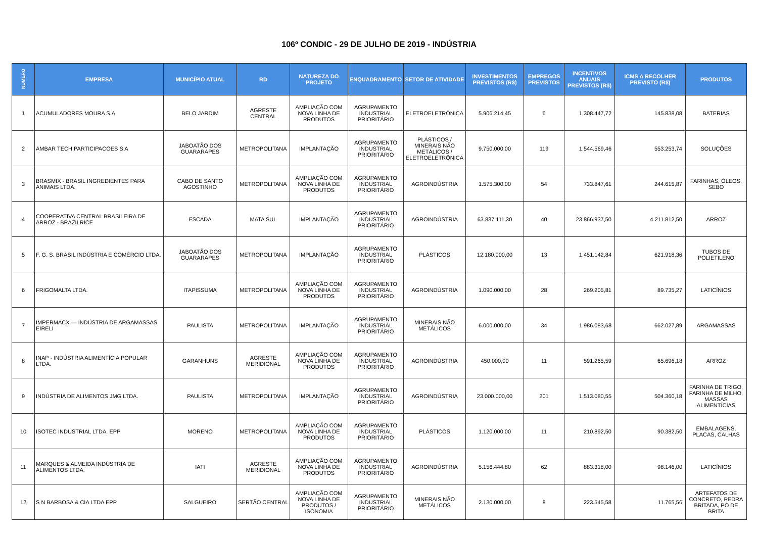106º CONDIC - 29 DE JULHO DE 2019 - INDÚSTRIA
| NÚMERO | EMPRESA | MUNICÍPIO ATUAL | RD | NATUREZA DO PROJETO | ENQUADRAMENTO | SETOR DE ATIVIDADE | INVESTIMENTOS PREVISTOS (R$) | EMPREGOS PREVISTOS | INCENTIVOS ANUAIS PREVISTOS (R$) | ICMS A RECOLHER PREVISTO (R$) | PRODUTOS |
| --- | --- | --- | --- | --- | --- | --- | --- | --- | --- | --- | --- |
| 1 | ACUMULADORES MOURA S.A. | BELO JARDIM | AGRESTE CENTRAL | AMPLIAÇÃO COM NOVA LINHA DE PRODUTOS | AGRUPAMENTO INDUSTRIAL PRIORITÁRIO | ELETROELETRÔNICA | 5.906.214,45 | 6 | 1.308.447,72 | 145.838,08 | BATERIAS |
| 2 | AMBAR TECH PARTICIPACOES S A | JABOATÃO DOS GUARARAPES | METROPOLITANA | IMPLANTAÇÃO | AGRUPAMENTO INDUSTRIAL PRIORITÁRIO | PLÁSTICOS / MINERAIS NÃO METÁLICOS / ELETROELETRÔNICA | 9.750.000,00 | 119 | 1.544.569,46 | 553.253,74 | SOLUÇÕES |
| 3 | BRASMIX - BRASIL INGREDIENTES PARA ANIMAIS LTDA. | CABO DE SANTO AGOSTINHO | METROPOLITANA | AMPLIAÇÃO COM NOVA LINHA DE PRODUTOS | AGRUPAMENTO INDUSTRIAL PRIORITÁRIO | AGROINDÚSTRIA | 1.575.300,00 | 54 | 733.847,61 | 244.615,87 | FARINHAS, ÓLEOS, SEBO |
| 4 | COOPERATIVA CENTRAL BRASILEIRA DE ARROZ - BRAZILRICE | ESCADA | MATA SUL | IMPLANTAÇÃO | AGRUPAMENTO INDUSTRIAL PRIORITÁRIO | AGROINDÚSTRIA | 63.837.111,30 | 40 | 23.866.937,50 | 4.211.812,50 | ARROZ |
| 5 | F. G. S. BRASIL INDÚSTRIA E COMÉRCIO LTDA. | JABOATÃO DOS GUARARAPES | METROPOLITANA | IMPLANTAÇÃO | AGRUPAMENTO INDUSTRIAL PRIORITÁRIO | PLÁSTICOS | 12.180.000,00 | 13 | 1.451.142,84 | 621.918,36 | TUBOS DE POLIETILENO |
| 6 | FRIGOMALTA LTDA. | ITAPISSUMA | METROPOLITANA | AMPLIAÇÃO COM NOVA LINHA DE PRODUTOS | AGRUPAMENTO INDUSTRIAL PRIORITÁRIO | AGROINDÚSTRIA | 1.090.000,00 | 28 | 269.205,81 | 89.735,27 | LATICÍNIOS |
| 7 | IMPERMACX — INDÚSTRIA DE ARGAMASSAS EIRELI | PAULISTA | METROPOLITANA | IMPLANTAÇÃO | AGRUPAMENTO INDUSTRIAL PRIORITÁRIO | MINERAIS NÃO METÁLICOS | 6.000.000,00 | 34 | 1.986.083,68 | 662.027,89 | ARGAMASSAS |
| 8 | INAP - INDÚSTRIA ALIMENTÍCIA POPULAR LTDA. | GARANHUNS | AGRESTE MERIDIONAL | AMPLIAÇÃO COM NOVA LINHA DE PRODUTOS | AGRUPAMENTO INDUSTRIAL PRIORITÁRIO | AGROINDÚSTRIA | 450.000,00 | 11 | 591.265,59 | 65.696,18 | ARROZ |
| 9 | INDÚSTRIA DE ALIMENTOS JMG LTDA. | PAULISTA | METROPOLITANA | IMPLANTAÇÃO | AGRUPAMENTO INDUSTRIAL PRIORITÁRIO | AGROINDÚSTRIA | 23.000.000,00 | 201 | 1.513.080,55 | 504.360,18 | FARINHA DE TRIGO, FARINHA DE MILHO, MASSAS ALIMENTÍCIAS |
| 10 | ISOTEC INDUSTRIAL LTDA. EPP | MORENO | METROPOLITANA | AMPLIAÇÃO COM NOVA LINHA DE PRODUTOS | AGRUPAMENTO INDUSTRIAL PRIORITÁRIO | PLÁSTICOS | 1.120.000,00 | 11 | 210.892,50 | 90.382,50 | EMBALAGENS, PLACAS, CALHAS |
| 11 | MARQUES & ALMEIDA INDÚSTRIA DE ALIMENTOS LTDA. | IATI | AGRESTE MERIDIONAL | AMPLIAÇÃO COM NOVA LINHA DE PRODUTOS | AGRUPAMENTO INDUSTRIAL PRIORITÁRIO | AGROINDÚSTRIA | 5.156.444,80 | 62 | 883.318,00 | 98.146,00 | LATICÍNIOS |
| 12 | S N BARBOSA & CIA LTDA EPP | SALGUEIRO | SERTÃO CENTRAL | AMPLIAÇÃO COM NOVA LINHA DE PRODUTOS / ISONOMIA | AGRUPAMENTO INDUSTRIAL PRIORITÁRIO | MINERAIS NÃO METÁLICOS | 2.130.000,00 | 8 | 223.545,58 | 11.765,56 | ARTEFATOS DE CONCRETO, PEDRA BRITADA, PÓ DE BRITA |